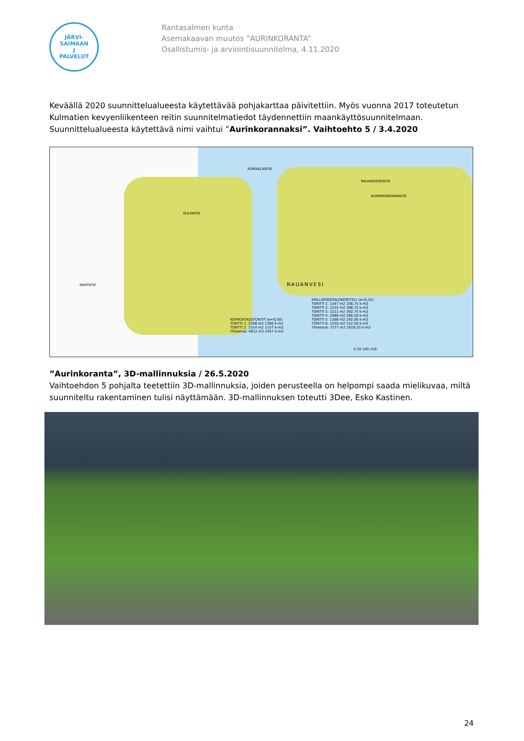JÄRVI-SAIMAAN
J
PALVELUT
Rantasalmen kunta
Asemakaavan muutos ”AURINKORANTA”
Osallistumis- ja arviointisuunnitelma, 4.11.2020
Keväällä 2020 suunnittelualueesta käytettävää pohjakarttaa päivitettiin. Myös vuonna 2017 toteutetun Kulmatien kevyenliikenteen reitin suunnitelmatiedot täydennettiin maankäyttösuunnitelmaan. Suunnittelualueesta käytettävä nimi vaihtui ”Aurinkorannaksi”. Vaihtoehto 5 / 3.4.2020
ASIKKALANTIE
RAUANVEDENTIE
AURINKORANNANTIE
KULMATIE
RANTATIE RAUANVESI
KERROSTALOTONTIT (e=0,50)
TONTTI 1. 2598 m2 1300 k-m2
TONTTI 2. 2314 m2 1157 k-m2
Yhteensä: 4912 m2 2457 k-m2
ERILLISPIENTALOKORTTELI (e=0,25)
TONTTI 1. 1347 m2 336,75 k-m2
TONTTI 2. 1235 m2 308,75 k-m2
TONTTI 3. 1211 m2 302,75 k-m2
TONTTI 4. 1066 m2 266,50 k-m2
TONTTI 5. 1168 m2 292,00 k-m2
TONTTI 6. 1250 m2 312,50 k-m2
Yhteensä: 7277 m2 1819,25 k-m2
0 50 100 150
”Aurinkoranta”, 3D-mallinnuksia / 26.5.2020
Vaihtoehdon 5 pohjalta teetettiin 3D-mallinnuksia, joiden perusteella on helpompi saada mielikuvaa, miltä suunniteltu rakentaminen tulisi näyttämään. 3D-mallinnuksen toteutti 3Dee, Esko Kastinen.
24